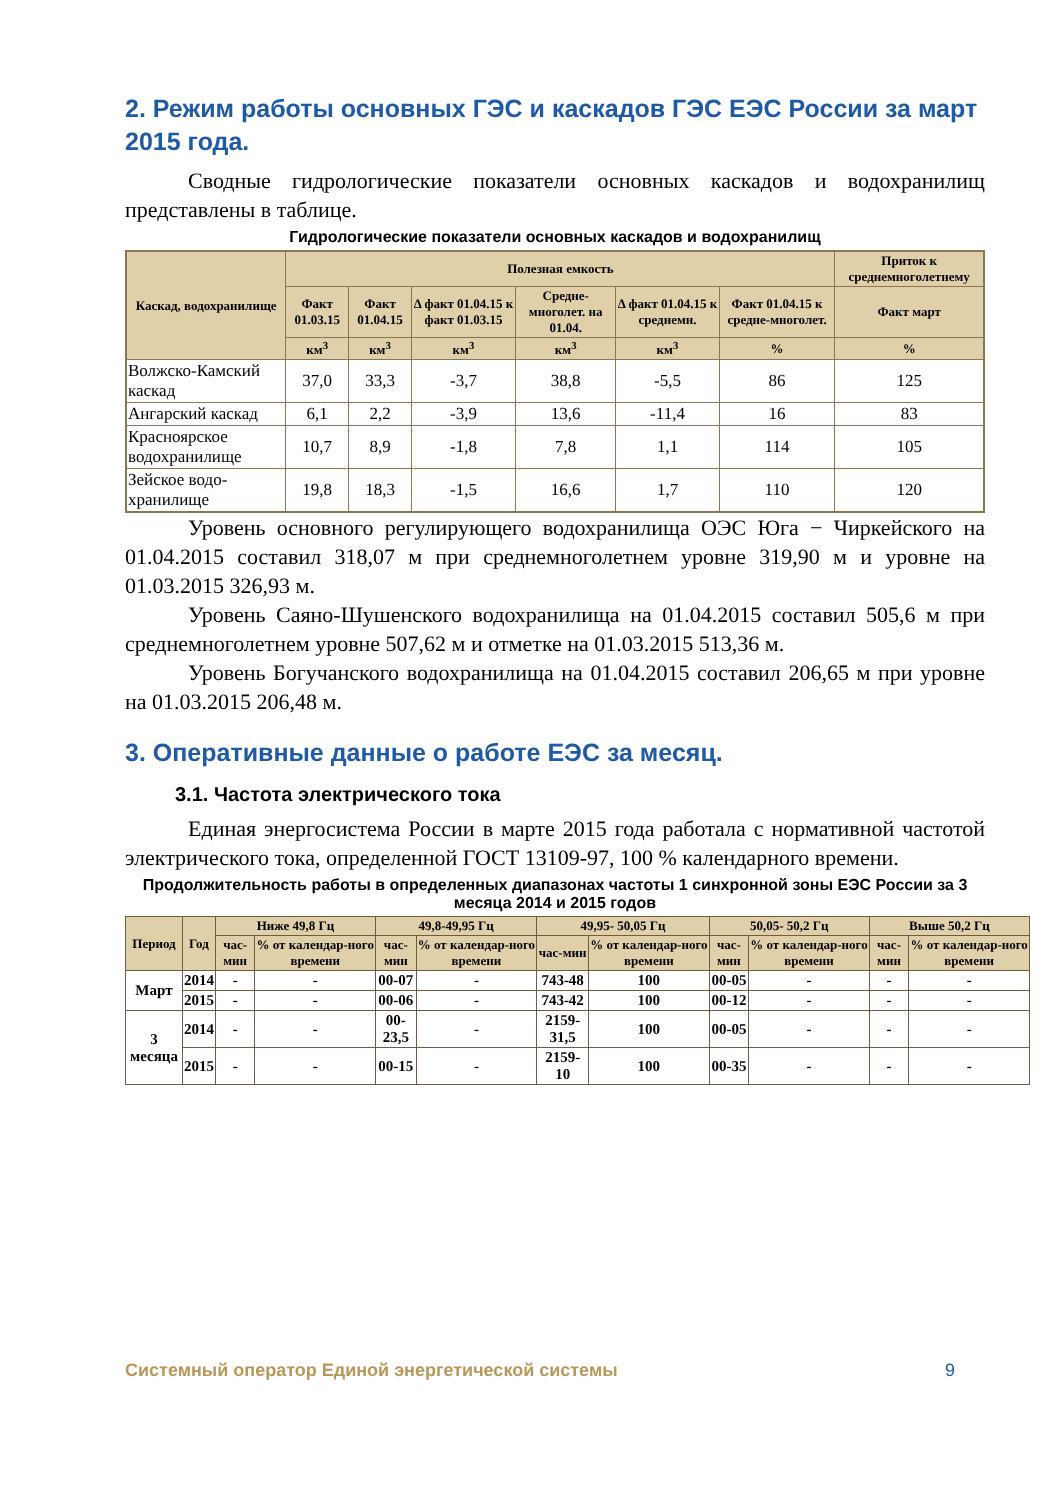2. Режим работы основных ГЭС и каскадов ГЭС ЕЭС России за март 2015 года.
Сводные гидрологические показатели основных каскадов и водохранилищ представлены в таблице.
Гидрологические показатели основных каскадов и водохранилищ
| Каскад, водохранилище | Полезная емкость | | | | | | Приток к среднемноголетнему |
| --- | --- | --- | --- | --- | --- | --- | --- |
| | Факт 01.03.15 | Факт 01.04.15 | Δ факт 01.04.15 к факт 01.03.15 | Средне-многолет. на 01.04. | Δ факт 01.04.15 к среднемн. | Факт 01.04.15 к средне-многолет. | Факт март |
| | км<sup>3</sup> | км<sup>3</sup> | км<sup>3</sup> | км<sup>3</sup> | км<sup>3</sup> | % | % |
| Волжско-Камский каскад | 37,0 | 33,3 | -3,7 | 38,8 | -5,5 | 86 | 125 |
| Ангарский каскад | 6,1 | 2,2 | -3,9 | 13,6 | -11,4 | 16 | 83 |
| Красноярское водохранилище | 10,7 | 8,9 | -1,8 | 7,8 | 1,1 | 114 | 105 |
| Зейское водо-хранилище | 19,8 | 18,3 | -1,5 | 16,6 | 1,7 | 110 | 120 |
Уровень основного регулирующего водохранилища ОЭС Юга − Чиркейского на 01.04.2015 составил 318,07 м при среднемноголетнем уровне 319,90 м и уровне на 01.03.2015 326,93 м.
Уровень Саяно-Шушенского водохранилища на 01.04.2015 составил 505,6 м при среднемноголетнем уровне 507,62 м и отметке на 01.03.2015 513,36 м.
Уровень Богучанского водохранилища на 01.04.2015 составил 206,65 м при уровне на 01.03.2015 206,48 м.
3. Оперативные данные о работе ЕЭС за месяц.
3.1. Частота электрического тока
Единая энергосистема России в марте 2015 года работала с нормативной частотой электрического тока, определенной ГОСТ 13109-97, 100 % календарного времени.
Продолжительность работы в определенных диапазонах частоты 1 синхронной зоны ЕЭС России за 3 месяца 2014 и 2015 годов
| Период | Год | Ниже 49,8 Гц | | 49,8-49,95 Гц | | 49,95- 50,05 Гц | | 50,05- 50,2 Гц | | Выше 50,2 Гц | |
| --- | --- | --- | --- | --- | --- | --- | --- | --- | --- | --- | --- |
| | | час-мин | % от календар-ного времени | час-мин | % от календар-ного времени | час-мин | % от календар-ного времени | час-мин | % от календар-ного времени | час-мин | % от календар-ного времени |
| Март | 2014 | - | - | 00-07 | - | 743-48 | 100 | 00-05 | - | - | - |
| | 2015 | - | - | 00-06 | - | 743-42 | 100 | 00-12 | - | - | - |
| 3 месяца | 2014 | - | - | 00-23,5 | - | 2159-31,5 | 100 | 00-05 | - | - | - |
| | 2015 | - | - | 00-15 | - | 2159-10 | 100 | 00-35 | - | - | - |
Системный оператор Единой энергетической системы 9